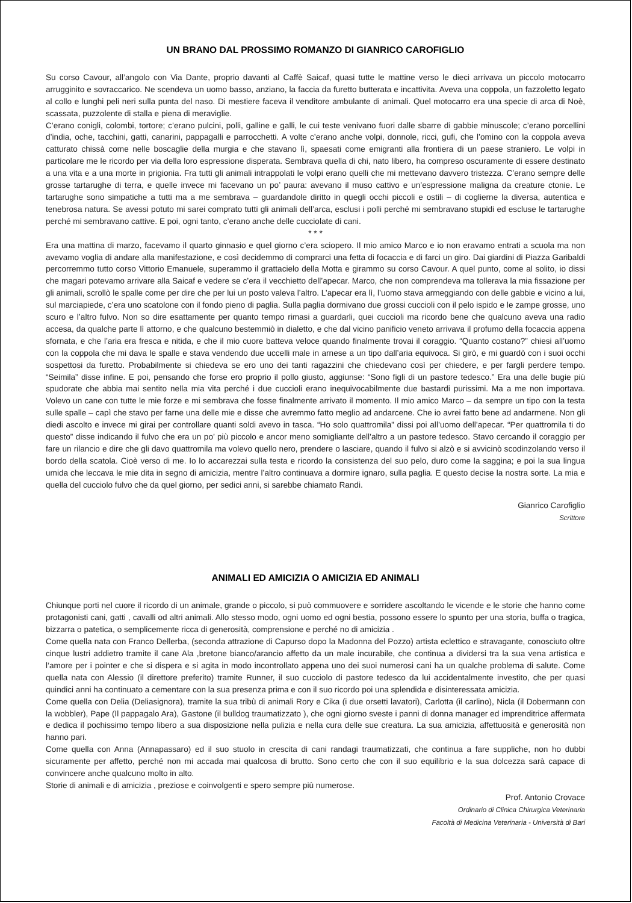UN BRANO DAL PROSSIMO ROMANZO DI GIANRICO CAROFIGLIO
Su corso Cavour, all’angolo con Via Dante, proprio davanti al Caffè Saicaf, quasi tutte le mattine verso le dieci arrivava un piccolo motocarro arrugginito e sovraccarico. Ne scendeva un uomo basso, anziano, la faccia da furetto butterata e incattivita. Aveva una coppola, un fazzoletto legato al collo e lunghi peli neri sulla punta del naso. Di mestiere faceva il venditore ambulante di animali. Quel motocarro era una specie di arca di Noè, scassata, puzzolente di stalla e piena di meraviglie.
C’erano conigli, colombi, tortore; c’erano pulcini, polli, galline e galli, le cui teste venivano fuori dalle sbarre di gabbie minuscole; c’erano porcellini d’india, oche, tacchini, gatti, canarini, pappagalli e parrocchetti. A volte c’erano anche volpi, donnole, ricci, gufi, che l’omino con la coppola aveva catturato chissà come nelle boscaglie della murgia e che stavano lì, spaesati come emigranti alla frontiera di un paese straniero. Le volpi in particolare me le ricordo per via della loro espressione disperata. Sembrava quella di chi, nato libero, ha compreso oscuramente di essere destinato a una vita e a una morte in prigionia. Fra tutti gli animali intrappolati le volpi erano quelli che mi mettevano davvero tristezza. C’erano sempre delle grosse tartarughe di terra, e quelle invece mi facevano un po’ paura: avevano il muso cattivo e un’espressione maligna da creature ctonie. Le tartarughe sono simpatiche a tutti ma a me sembrava – guardandole diritto in quegli occhi piccoli e ostili – di coglierne la diversa, autentica e tenebrosa natura. Se avessi potuto mi sarei comprato tutti gli animali dell’arca, esclusi i polli perché mi sembravano stupidi ed escluse le tartarughe perché mi sembravano cattive. E poi, ogni tanto, c’erano anche delle cucciolate di cani.
* * *
Era una mattina di marzo, facevamo il quarto ginnasio e quel giorno c’era sciopero. Il mio amico Marco e io non eravamo entrati a scuola ma non avevamo voglia di andare alla manifestazione, e così decidemmo di comprarci una fetta di focaccia e di farci un giro. Dai giardini di Piazza Garibaldi percorremmo tutto corso Vittorio Emanuele, superammo il grattacielo della Motta e girammo su corso Cavour. A quel punto, come al solito, io dissi che magari potevamo arrivare alla Saicaf e vedere se c’era il vecchietto dell’apecar. Marco, che non comprendeva ma tollerava la mia fissazione per gli animali, scrollò le spalle come per dire che per lui un posto valeva l’altro. L’apecar era lì, l’uomo stava armeggiando con delle gabbie e vicino a lui, sul marciapiede, c’era uno scatolone con il fondo pieno di paglia. Sulla paglia dormivano due grossi cuccioli con il pelo ispido e le zampe grosse, uno scuro e l’altro fulvo. Non so dire esattamente per quanto tempo rimasi a guardarli, quei cuccioli ma ricordo bene che qualcuno aveva una radio accesa, da qualche parte lì attorno, e che qualcuno bestemmiò in dialetto, e che dal vicino panificio veneto arrivava il profumo della focaccia appena sfornata, e che l’aria era fresca e nitida, e che il mio cuore batteva veloce quando finalmente trovai il coraggio. “Quanto costano?” chiesi all’uomo con la coppola che mi dava le spalle e stava vendendo due uccelli male in arnese a un tipo dall’aria equivoca. Si girò, e mi guardò con i suoi occhi sospettosi da furetto. Probabilmente si chiedeva se ero uno dei tanti ragazzini che chiedevano così per chiedere, e per fargli perdere tempo. “Seimila” disse infine. E poi, pensando che forse ero proprio il pollo giusto, aggiunse: “Sono figli di un pastore tedesco.” Era una delle bugie più spudorate che abbia mai sentito nella mia vita perché i due cuccioli erano inequivocabilmente due bastardi purissimi. Ma a me non importava. Volevo un cane con tutte le mie forze e mi sembrava che fosse finalmente arrivato il momento. Il mio amico Marco – da sempre un tipo con la testa sulle spalle – capì che stavo per farne una delle mie e disse che avremmo fatto meglio ad andarcene. Che io avrei fatto bene ad andarmene. Non gli diedi ascolto e invece mi girai per controllare quanti soldi avevo in tasca. “Ho solo quattromila” dissi poi all’uomo dell’apecar. “Per quattromila ti do questo” disse indicando il fulvo che era un po’ più piccolo e ancor meno somigliante dell’altro a un pastore tedesco. Stavo cercando il coraggio per fare un rilancio e dire che gli davo quattromila ma volevo quello nero, prendere o lasciare, quando il fulvo si alzò e si avvicinò scodinzolando verso il bordo della scatola. Cioè verso di me. Io lo accarezzai sulla testa e ricordo la consistenza del suo pelo, duro come la saggina; e poi la sua lingua umida che leccava le mie dita in segno di amicizia, mentre l’altro continuava a dormire ignaro, sulla paglia. E questo decise la nostra sorte. La mia e quella del cucciolo fulvo che da quel giorno, per sedici anni, si sarebbe chiamato Randi.
Gianrico Carofiglio
Scrittore
ANIMALI ED AMICIZIA O AMICIZIA ED ANIMALI
Chiunque porti nel cuore il ricordo di un animale, grande o piccolo, si può commuovere e sorridere ascoltando le vicende e le storie che hanno come protagonisti cani, gatti , cavalli od altri animali. Allo stesso modo, ogni uomo ed ogni bestia, possono essere lo spunto per una storia, buffa o tragica, bizzarra o patetica, o semplicemente ricca di generosità, comprensione e perché no di amicizia .
Come quella nata con Franco Dellerba, (seconda attrazione di Capurso dopo la Madonna del Pozzo) artista eclettico e stravagante, conosciuto oltre cinque lustri addietro tramite il cane Ala ,bretone bianco/arancio affetto da un male incurabile, che continua a dividersi tra la sua vena artistica e l’amore per i pointer e che si dispera e si agita in modo incontrollato appena uno dei suoi numerosi cani ha un qualche problema di salute. Come quella nata con Alessio (il direttore preferito) tramite Runner, il suo cucciolo di pastore tedesco da lui accidentalmente investito, che per quasi quindici anni ha continuato a cementare con la sua presenza prima e con il suo ricordo poi una splendida e disinteressata amicizia.
Come quella con Delia (Deliasignora), tramite la sua tribù di animali Rory e Cika (i due orsetti lavatori), Carlotta (il carlino), Nicla (il Dobermann con la wobbler), Pape (Il pappagalo Ara), Gastone (il bulldog traumatizzato ), che ogni giorno sveste i panni di donna manager ed imprenditrice affermata e dedica il pochissimo tempo libero a sua disposizione nella pulizia e nella cura delle sue creatura. La sua amicizia, affettuosità e generosità non hanno pari.
Come quella con Anna (Annapassaro) ed il suo stuolo in crescita di cani randagi traumatizzati, che continua a fare suppliche, non ho dubbi sicuramente per affetto, perché non mi accada mai qualcosa di brutto. Sono certo che con il suo equilibrio e la sua dolcezza sarà capace di convincere anche qualcuno molto in alto.
Storie di animali e di amicizia , preziose e coinvolgenti e spero sempre più numerose.
Prof. Antonio Crovace
Ordinario di Clinica Chirurgica Veterinaria
Facoltà di Medicina Veterinaria - Università di Bari